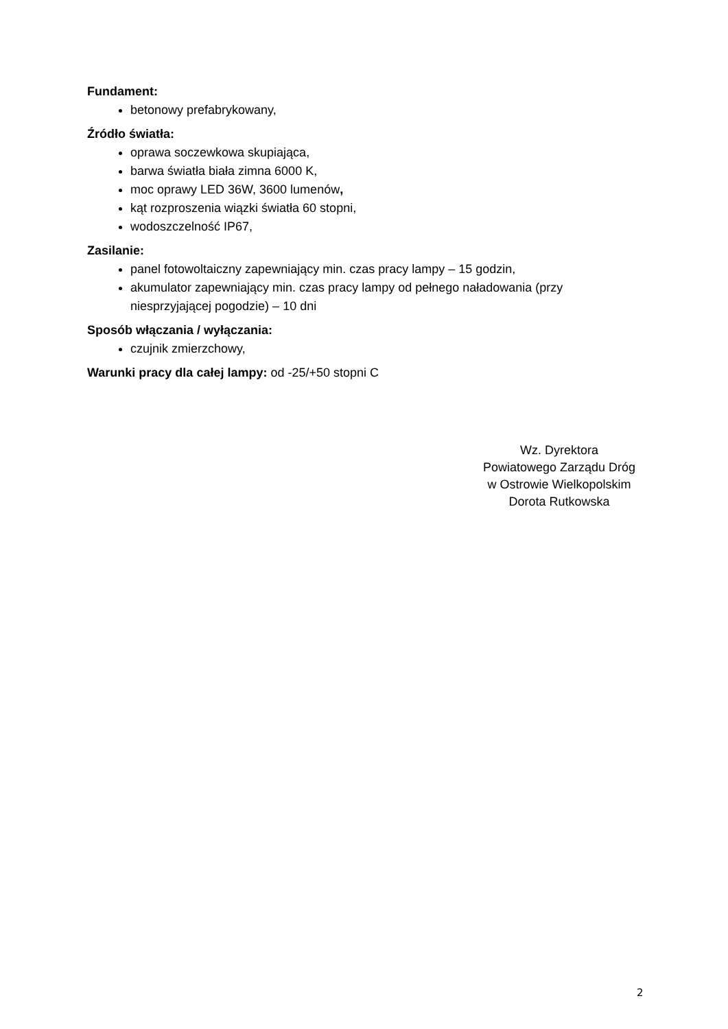Fundament:
betonowy prefabrykowany,
Źródło światła:
oprawa soczewkowa skupiająca,
barwa światła biała zimna 6000 K,
moc oprawy LED 36W, 3600 lumenów,
kąt rozproszenia wiązki światła 60 stopni,
wodoszczelność IP67,
Zasilanie:
panel fotowoltaiczny zapewniający min. czas pracy lampy – 15 godzin,
akumulator zapewniający min. czas pracy lampy od pełnego naładowania (przy niesprzyjającej pogodzie) – 10 dni
Sposób włączania / wyłączania:
czujnik zmierzchowy,
Warunki pracy dla całej lampy: od -25/+50 stopni C
Wz. Dyrektora
Powiatowego Zarządu Dróg
w Ostrowie Wielkopolskim
Dorota Rutkowska
2